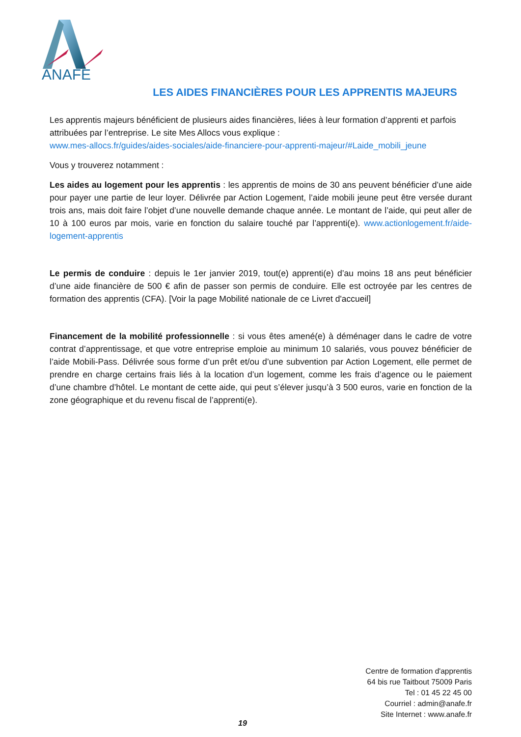ANAFE
LES AIDES FINANCIÈRES POUR LES APPRENTIS MAJEURS
Les apprentis majeurs bénéficient de plusieurs aides financières, liées à leur formation d’apprenti et parfois attribuées par l’entreprise. Le site Mes Allocs vous explique :
www.mes-allocs.fr/guides/aides-sociales/aide-financiere-pour-apprenti-majeur/#Laide_mobili_jeune
Vous y trouverez notamment :
Les aides au logement pour les apprentis : les apprentis de moins de 30 ans peuvent bénéficier d’une aide pour payer une partie de leur loyer. Délivrée par Action Logement, l’aide mobili jeune peut être versée durant trois ans, mais doit faire l’objet d’une nouvelle demande chaque année. Le montant de l’aide, qui peut aller de 10 à 100 euros par mois, varie en fonction du salaire touché par l’apprenti(e). www.actionlogement.fr/aide-logement-apprentis
Le permis de conduire : depuis le 1er janvier 2019, tout(e) apprenti(e) d’au moins 18 ans peut bénéficier d’une aide financière de 500 € afin de passer son permis de conduire. Elle est octroyée par les centres de formation des apprentis (CFA). [Voir la page Mobilité nationale de ce Livret d'accueil]
Financement de la mobilité professionnelle : si vous êtes amené(e) à déménager dans le cadre de votre contrat d’apprentissage, et que votre entreprise emploie au minimum 10 salariés, vous pouvez bénéficier de l’aide Mobili-Pass. Délivrée sous forme d’un prêt et/ou d’une subvention par Action Logement, elle permet de prendre en charge certains frais liés à la location d’un logement, comme les frais d’agence ou le paiement d’une chambre d’hôtel. Le montant de cette aide, qui peut s’élever jusqu’à 3 500 euros, varie en fonction de la zone géographique et du revenu fiscal de l’apprenti(e).
Centre de formation d'apprentis
64 bis rue Taitbout 75009 Paris
Tel : 01 45 22 45 00
Courriel : admin@anafe.fr
Site Internet : www.anafe.fr
19